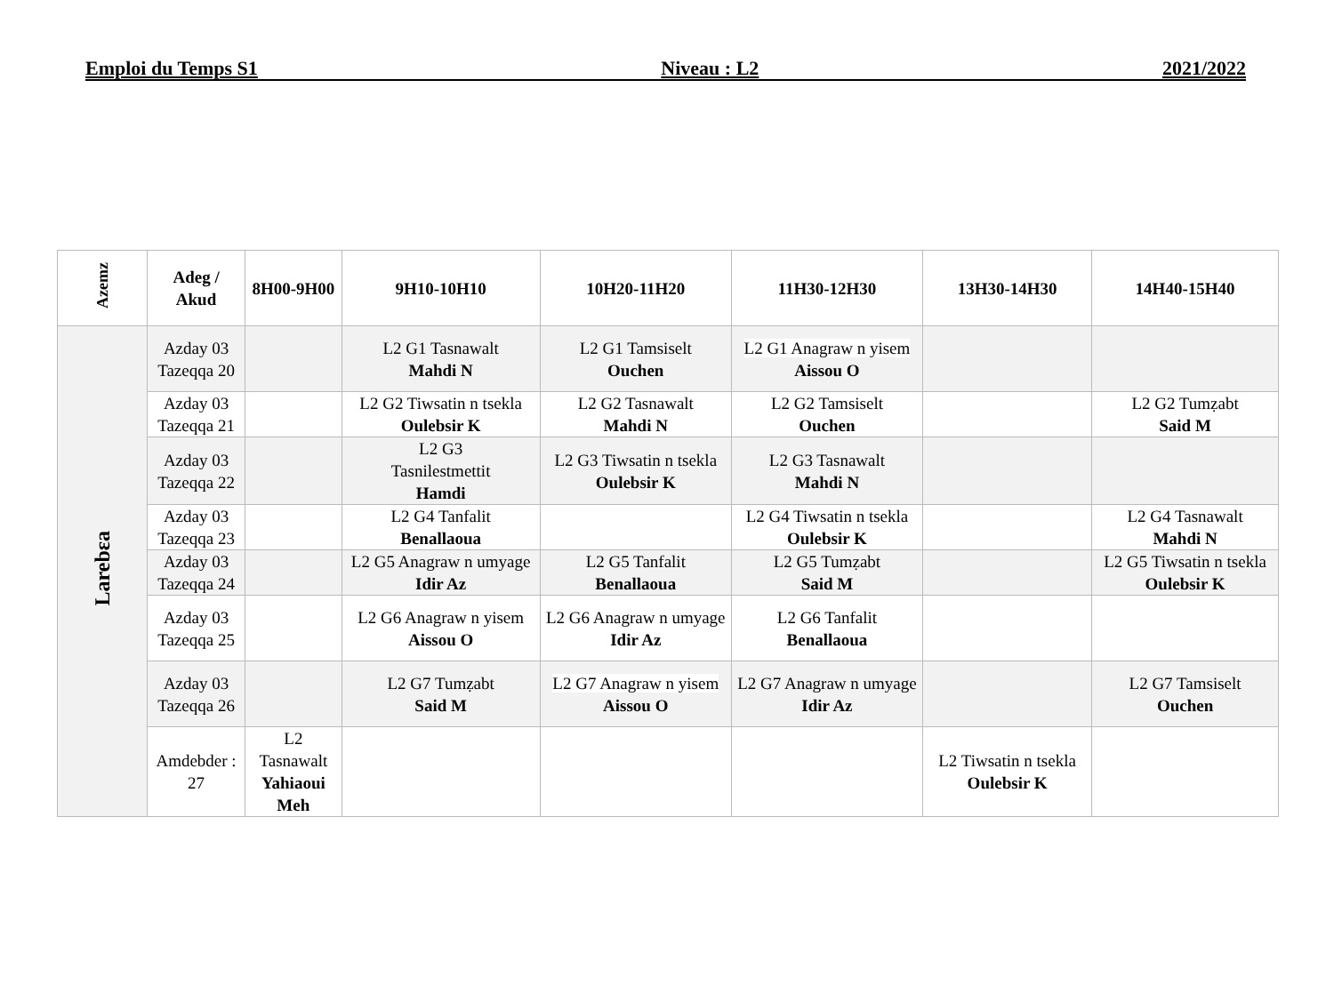Emploi du Temps S1 Niveau : L2 2021/2022
| Azemz | Adeg / Akud | 8H00-9H00 | 9H10-10H10 | 10H20-11H20 | 11H30-12H30 | 13H30-14H30 | 14H40-15H40 |
| --- | --- | --- | --- | --- | --- | --- | --- |
| Larebɛa | Azday 03 Tazeqqa 20 | | L2 G1 Tasnawalt Mahdi N | L2 G1 Tamsiselt Ouchen | L2 G1 Anagraw n yisem Aissou O | | |
| | Azday 03 Tazeqqa 21 | | L2 G2 Tiwsatin n tsekla Oulebsir K | L2 G2 Tasnawalt Mahdi N | L2 G2 Tamsiselt Ouchen | | L2 G2 Tumẓabt Said M |
| | Azday 03 Tazeqqa 22 | | L2 G3 Tasnilestmettit Hamdi | L2 G3 Tiwsatin n tsekla Oulebsir K | L2 G3 Tasnawalt Mahdi N | | |
| | Azday 03 Tazeqqa 23 | | L2 G4 Tanfalit Benallaoua | | L2 G4 Tiwsatin n tsekla Oulebsir K | | L2 G4 Tasnawalt Mahdi N |
| | Azday 03 Tazeqqa 24 | | L2 G5 Anagraw n umyage Idir Az | L2 G5 Tanfalit Benallaoua | L2 G5 Tumẓabt Said M | | L2 G5 Tiwsatin n tsekla Oulebsir K |
| | Azday 03 Tazeqqa 25 | | L2 G6 Anagraw n yisem Aissou O | L2 G6 Anagraw n umyage Idir Az | L2 G6 Tanfalit Benallaoua | | |
| | Azday 03 Tazeqqa 26 | | L2 G7 Tumẓabt Said M | L2 G7 Anagraw n yisem Aissou O | L2 G7 Anagraw n umyage Idir Az | | L2 G7 Tamsiselt Ouchen |
| | Amdebder : 27 | L2 Tasnawalt Yahiaoui Meh | | | | L2 Tiwsatin n tsekla Oulebsir K | |